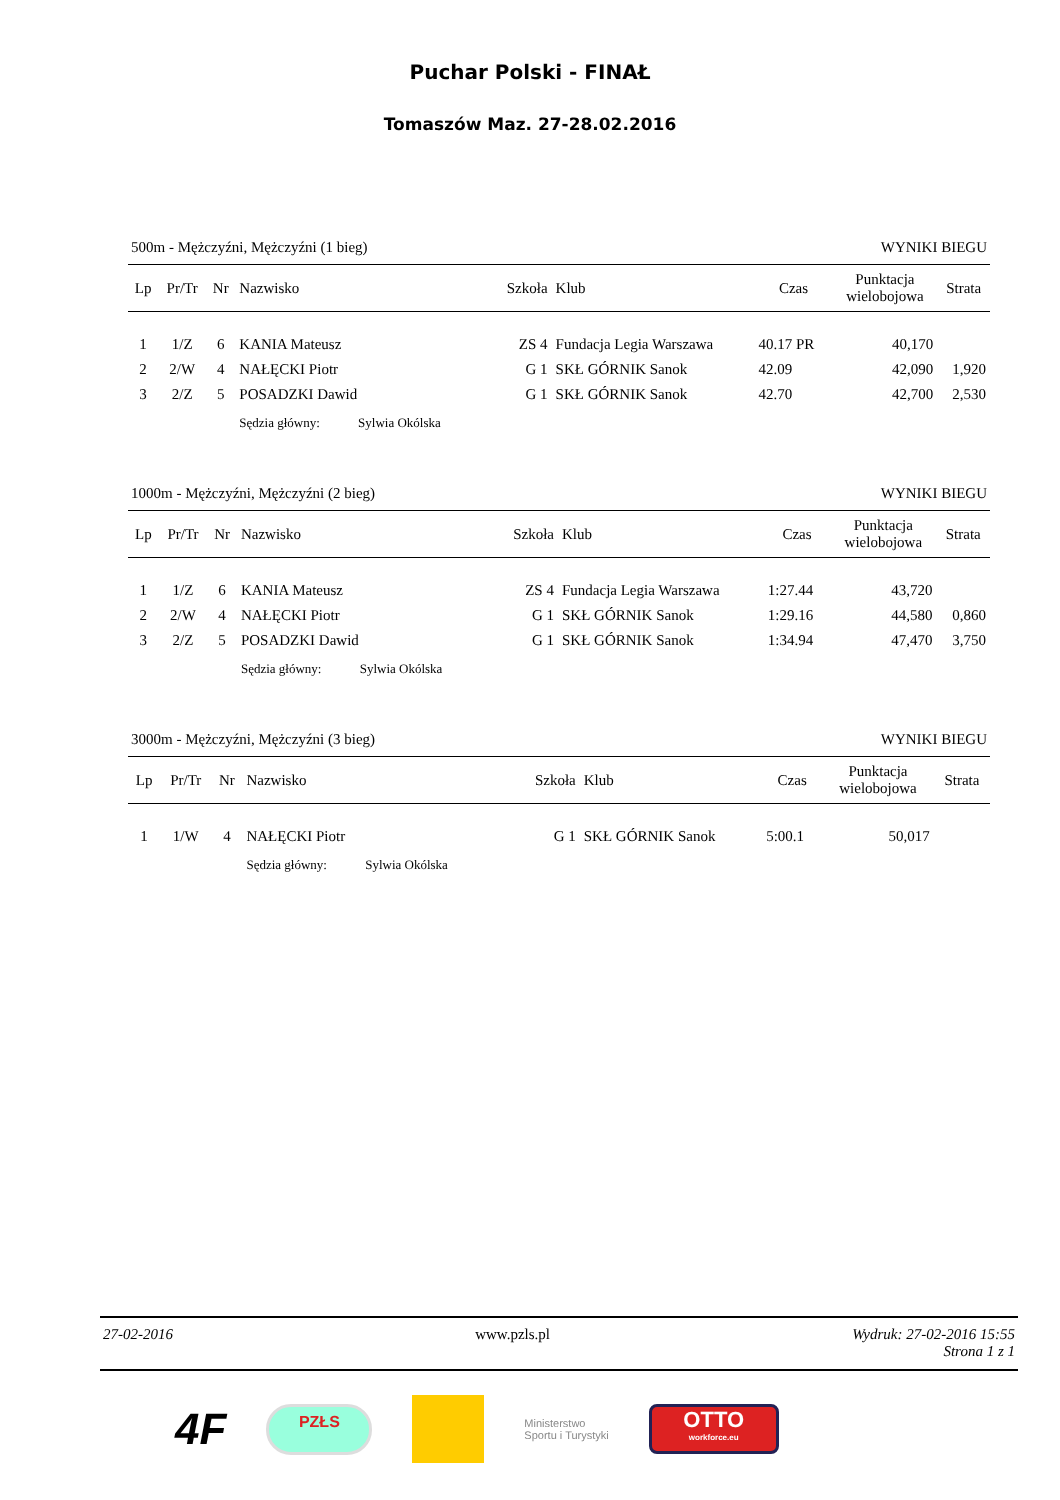Puchar Polski - FINAŁ
Tomaszów Maz. 27-28.02.2016
500m - Mężczyźni, Mężczyźni (1 bieg) WYNIKI BIEGU
| Lp | Pr/Tr | Nr | Nazwisko | Szkoła | Klub | Czas | Punktacja wielobojowa | Strata |
| --- | --- | --- | --- | --- | --- | --- | --- | --- |
| 1 | 1/Z | 6 | KANIA Mateusz | ZS 4 | Fundacja Legia Warszawa | 40.17 PR | 40,170 | |
| 2 | 2/W | 4 | NAŁĘCKI Piotr | G 1 | SKŁ GÓRNIK Sanok | 42.09 | 42,090 | 1,920 |
| 3 | 2/Z | 5 | POSADZKI Dawid | G 1 | SKŁ GÓRNIK Sanok | 42.70 | 42,700 | 2,530 |
| | | | Sędzia główny: Sylwia Okólska | | | | | |
1000m - Mężczyźni, Mężczyźni (2 bieg) WYNIKI BIEGU
| Lp | Pr/Tr | Nr | Nazwisko | Szkoła | Klub | Czas | Punktacja wielobojowa | Strata |
| --- | --- | --- | --- | --- | --- | --- | --- | --- |
| 1 | 1/Z | 6 | KANIA Mateusz | ZS 4 | Fundacja Legia Warszawa | 1:27.44 | 43,720 | |
| 2 | 2/W | 4 | NAŁĘCKI Piotr | G 1 | SKŁ GÓRNIK Sanok | 1:29.16 | 44,580 | 0,860 |
| 3 | 2/Z | 5 | POSADZKI Dawid | G 1 | SKŁ GÓRNIK Sanok | 1:34.94 | 47,470 | 3,750 |
| | | | Sędzia główny: Sylwia Okólska | | | | | |
3000m - Mężczyźni, Mężczyźni (3 bieg) WYNIKI BIEGU
| Lp | Pr/Tr | Nr | Nazwisko | Szkoła | Klub | Czas | Punktacja wielobojowa | Strata |
| --- | --- | --- | --- | --- | --- | --- | --- | --- |
| 1 | 1/W | 4 | NAŁĘCKI Piotr | G 1 | SKŁ GÓRNIK Sanok | 5:00.1 | 50,017 | |
| | | | Sędzia główny: Sylwia Okólska | | | | | |
27-02-2016 www.pzls.pl Wydruk: 27-02-2016 15:55
Strona 1 z 1
4F
PZŁS
Ministerstwo
Sportu i Turystyki
OTTO
workforce.eu